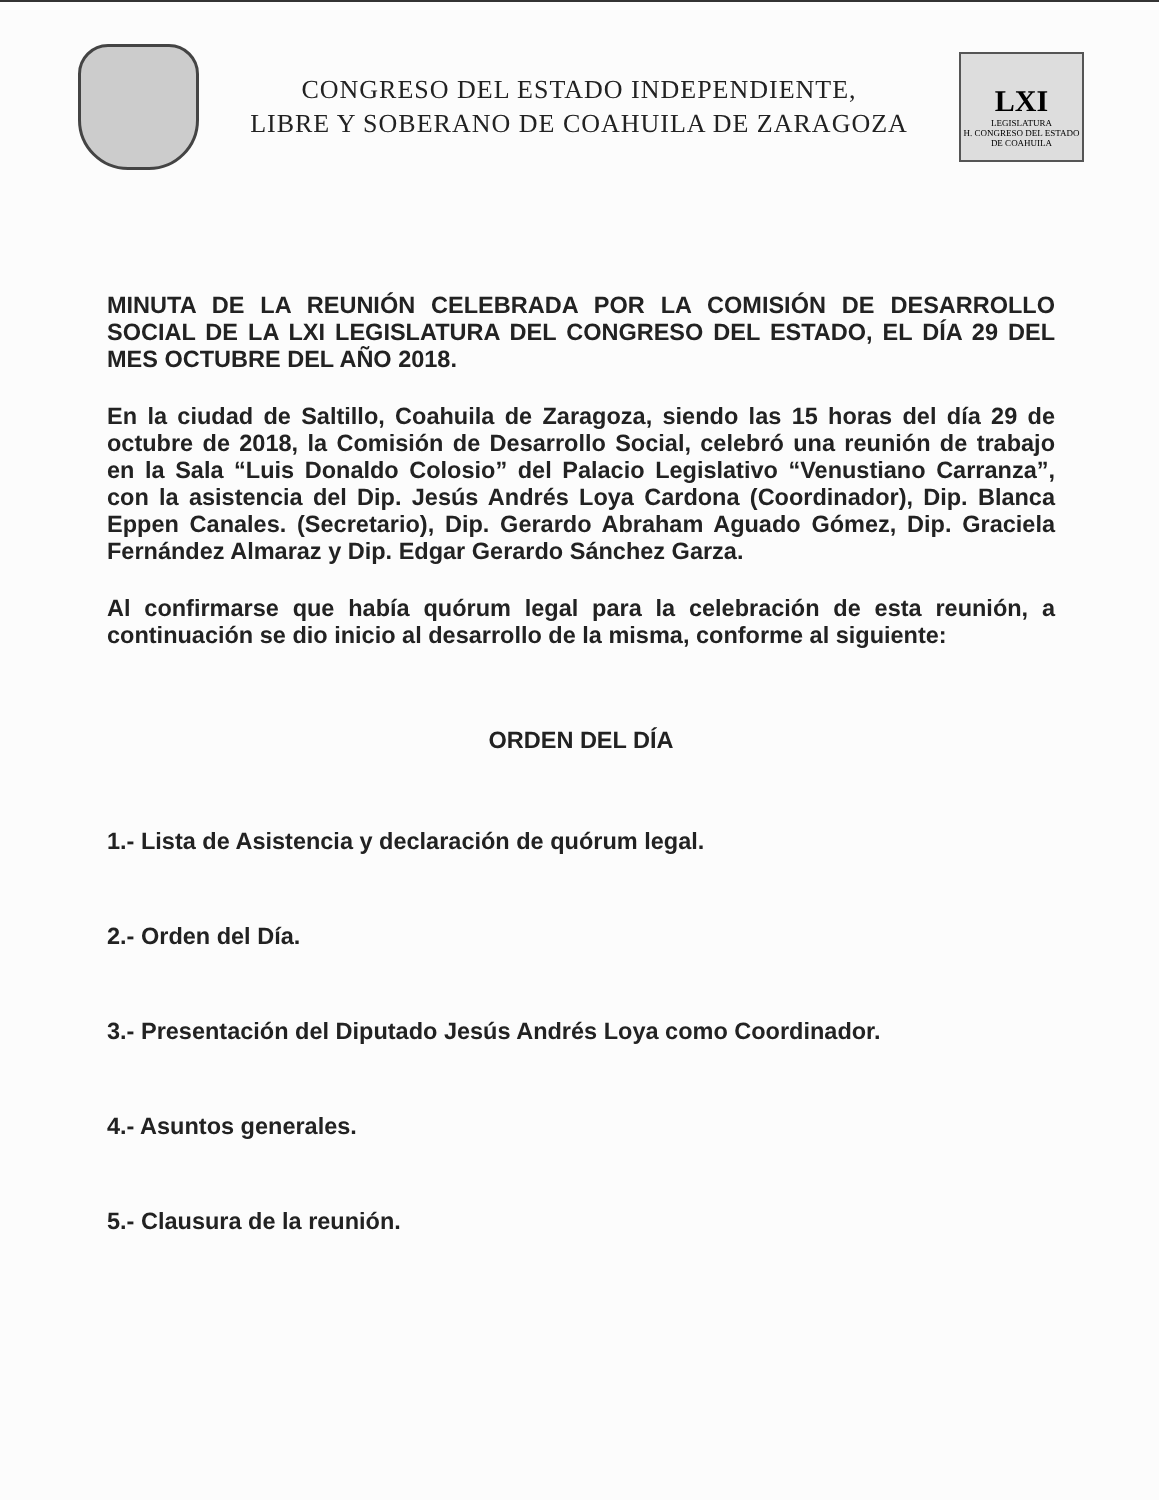CONGRESO DEL ESTADO INDEPENDIENTE,
LIBRE Y SOBERANO DE COAHUILA DE ZARAGOZA
LXI
LEGISLATURA
H. CONGRESO DEL ESTADO DE COAHUILA
MINUTA DE LA REUNIÓN CELEBRADA POR LA COMISIÓN DE DESARROLLO SOCIAL DE LA LXI LEGISLATURA DEL CONGRESO DEL ESTADO, EL DÍA 29 DEL MES OCTUBRE DEL AÑO 2018.
En la ciudad de Saltillo, Coahuila de Zaragoza, siendo las 15 horas del día 29 de octubre de 2018, la Comisión de Desarrollo Social, celebró una reunión de trabajo en la Sala “Luis Donaldo Colosio” del Palacio Legislativo “Venustiano Carranza”, con la asistencia del Dip. Jesús Andrés Loya Cardona (Coordinador), Dip. Blanca Eppen Canales. (Secretario), Dip. Gerardo Abraham Aguado Gómez, Dip. Graciela Fernández Almaraz y Dip. Edgar Gerardo Sánchez Garza.
Al confirmarse que había quórum legal para la celebración de esta reunión, a continuación se dio inicio al desarrollo de la misma, conforme al siguiente:
ORDEN DEL DÍA
1.- Lista de Asistencia y declaración de quórum legal.
2.- Orden del Día.
3.- Presentación del Diputado Jesús Andrés Loya como Coordinador.
4.- Asuntos generales.
5.- Clausura de la reunión.